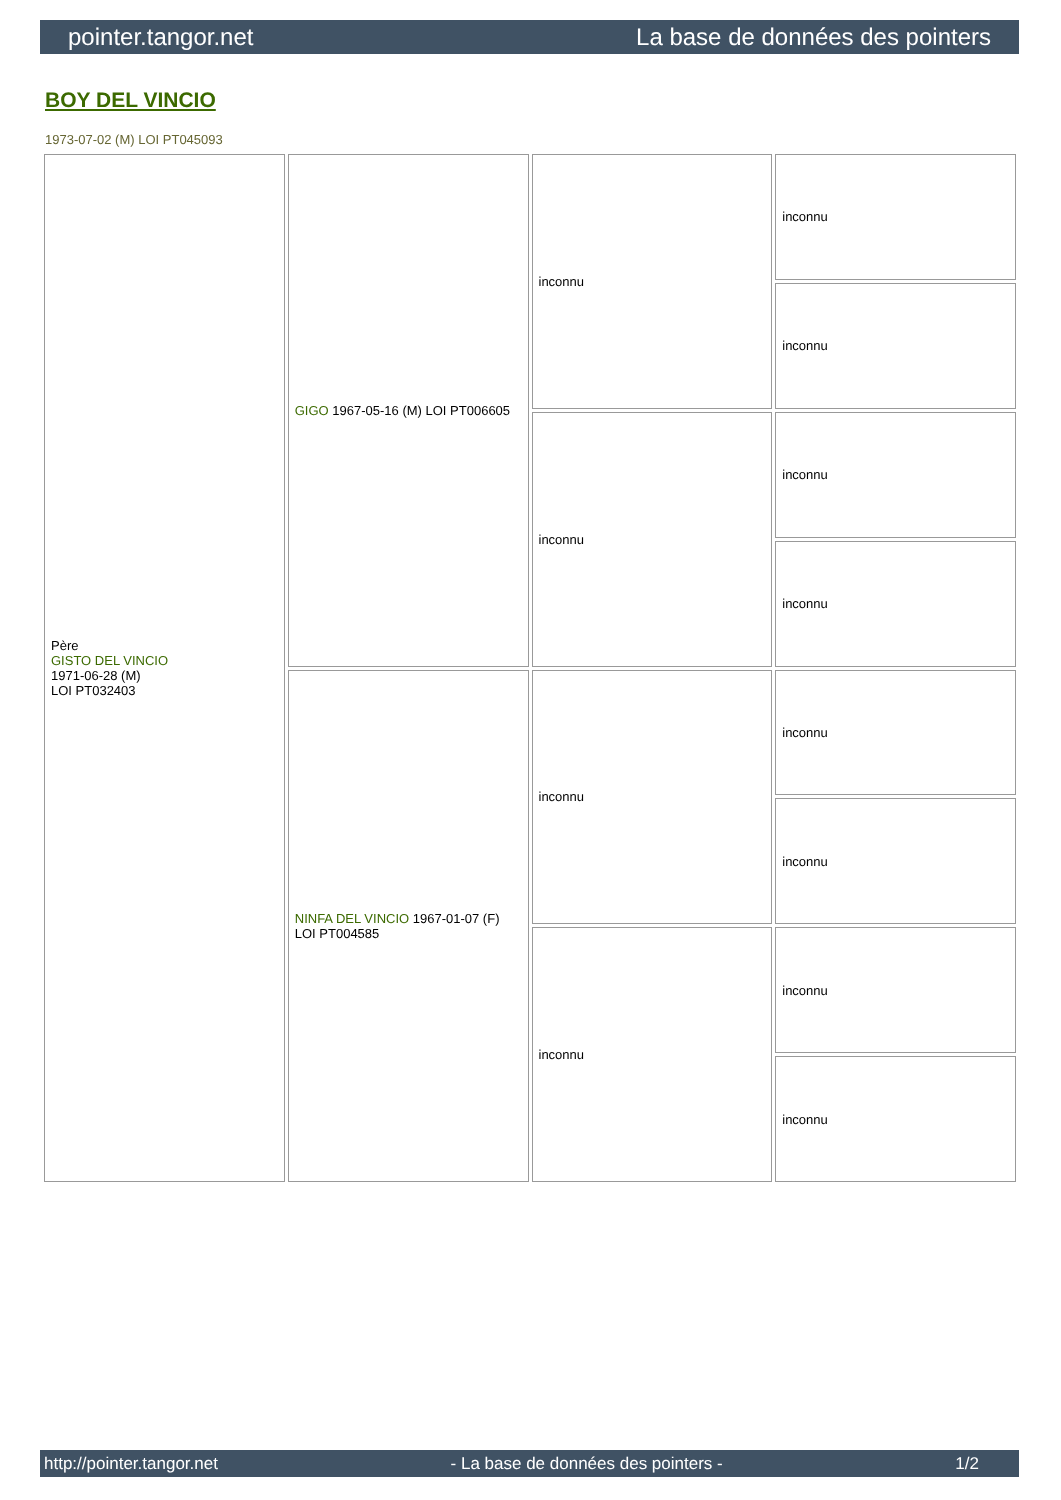pointer.tangor.net La base de données des pointers
BOY DEL VINCIO
1973-07-02 (M) LOI PT045093
| Père GISTO DEL VINCIO 1971-06-28 (M) LOI PT032403 | GIGO 1967-05-16 (M) LOI PT006605 | inconnu | inconnu |
| | | | inconnu |
| | | inconnu | inconnu |
| | | | inconnu |
| | NINFA DEL VINCIO 1967-01-07 (F) LOI PT004585 | inconnu | inconnu |
| | | | inconnu |
| | | inconnu | inconnu |
| | | | inconnu |
http://pointer.tangor.net - La base de données des pointers - 1/2